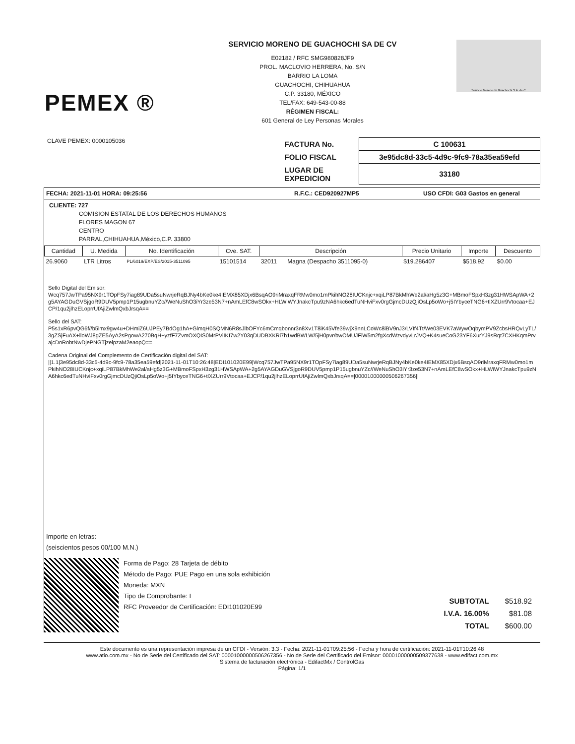PEMEX ®
SERVICIO MORENO DE GUACHOCHI SA DE CV
E02182 / RFC SMG980828JF9
PROL. MACLOVIO HERRERA, No. S/N
BARRIO LA LOMA
GUACHOCHI, CHIHUAHUA
C.P. 33180, MÉXICO
TEL/FAX: 649-543-00-88
RÉGIMEN FISCAL:
601 General de Ley Personas Morales
Servicio Moreno de Guachochi S.A. de C
CLAVE PEMEX: 0000105036
| FACTURA No. | C 100631 |
| FOLIO FISCAL | 3e95dc8d-33c5-4d9c-9fc9-78a35ea59efd |
| LUGAR DE EXPEDICION | 33180 |
FECHA: 2021-11-01 HORA: 09:25:56 R.F.C.: CED920927MP5 USO CFDI: G03 Gastos en general
CLIENTE: 727
COMISION ESTATAL DE LOS DERECHOS HUMANOS
FLORES MAGON 67
CENTRO
PARRAL,CHIHUAHUA,México,C.P. 33800
| Cantidad | U. Medida | No. Identificación | Cve. SAT. | Descripción | | Precio Unitario | Importe | Descuento |
| --- | --- | --- | --- | --- | --- | --- | --- | --- |
| 26.9060 | LTR Litros | PL/6019/EXP/ES/2015-3511095 | 15101514 | 32011 | Magna (Despacho 3511095-0) | $19.286407 | $518.92 | $0.00 |
Sello Digital del Emisor:
Wcq757JwTPa95NX9r1TOpFSy7iag89UDa5suNwrjeRqBJNy4bKe0ke4IEMX85XDjx6BsqAO9riMraxqFRMw0mo1mPkihNO28IUCKnjc+xqiLP87BkMhWe2al/aHg5z3G+MBmoFSpxH3zg31HWSApWA+2g5AYAGDuGVSjgoR9DUV5pmp1P15ugbnuYZc//WeNuShO3iYr3ze53N7+nAmLEfC8wSOkx+HLWiWYJnakcTpu9zNA6hkc6edTuNHviFxv0rgGjmcDUzQjiOsLp5oWo+j5IYbyceTNG6+tlXZUrr9Vtocaa+EJCP/1qu2jlhzELoprrUfAjiZwlmQxbJrsqA==
Sello del SAT:
P5s1xR6pvQG6f//b5lmx9gw4u+DHmiZ6UJPEy7BdOg1hA+GlmqH0SQMN6R8sJlbOFYc6mCmqbonnr3n8Xv1T8iK45Vfe39wjX9nnLCoWc8iBV9nJ3/LVIf4Tt/We03EVK7aWywOqbymPV9ZcbsHRQvLyTL/3gZSjFuAX+lloWJ8gZE5AyA2sPgowA270BqH+yzfF7ZvmOXQIS0MrPViIKI7w2Y03qDUDBXKRi7h1wdBWLW/5jH0pvr/bwOMUJFiW5m2fgXcdWzvdyvLrJVQ+K4sueCoG23YF6XurYJ9sRqt7CXHKqmPrvajcDnRobtNwDjePNGTjzelpzaM2eaopQ==
Cadena Original del Complemento de Certificación digital del SAT:
||1.1|3e95dc8d-33c5-4d9c-9fc9-78a35ea59efd|2021-11-01T10:26:48|EDI101020E99|Wcq757JwTPa95NX9r1TOpFSy7iag89UDa5suNwrjeRqBJNy4bKe0ke4IEMX85XDjx6BsqAO9riMraxqFRMw0mo1mPkihNO28IUCKnjc+xqiLP87BkMhWe2al/aHg5z3G+MBmoFSpxH3zg31HWSApWA+2g5AYAGDuGVSjgoR9DUV5pmp1P15ugbnuYZc//WeNuShO3iYr3ze53N7+nAmLEfC8wSOkx+HLWiWYJnakcTpu9zNA6hkc6edTuNHviFxv0rgGjmcDUzQjiOsLp5oWo+j5IYbyceTNG6+tlXZUrr9Vtocaa+EJCP/1qu2jlhzELoprrUfAjiZwlmQxbJrsqA==|00001000000506267356||
Importe en letras:
(seiscientos pesos 00/100 M.N.)
Forma de Pago: 28 Tarjeta de débito
Método de Pago: PUE Pago en una sola exhibición
Moneda: MXN
Tipo de Comprobante: I
RFC Proveedor de Certificación: EDI101020E99
| SUBTOTAL | $518.92 |
| I.V.A. 16.00% | $81.08 |
| TOTAL | $600.00 |
Este documento es una representación impresa de un CFDI - Versión: 3.3 - Fecha: 2021-11-01T09:25:56 - Fecha y hora de certificación: 2021-11-01T10:26:48
www.atio.com.mx - No de Serie del Certificado del SAT: 00001000000506267356 - No de Serie del Certificado del Emisor: 00001000000509377638 - www.edifact.com.mx
Sistema de facturación electrónica - EdifactMx / ControlGas
Página: 1/1